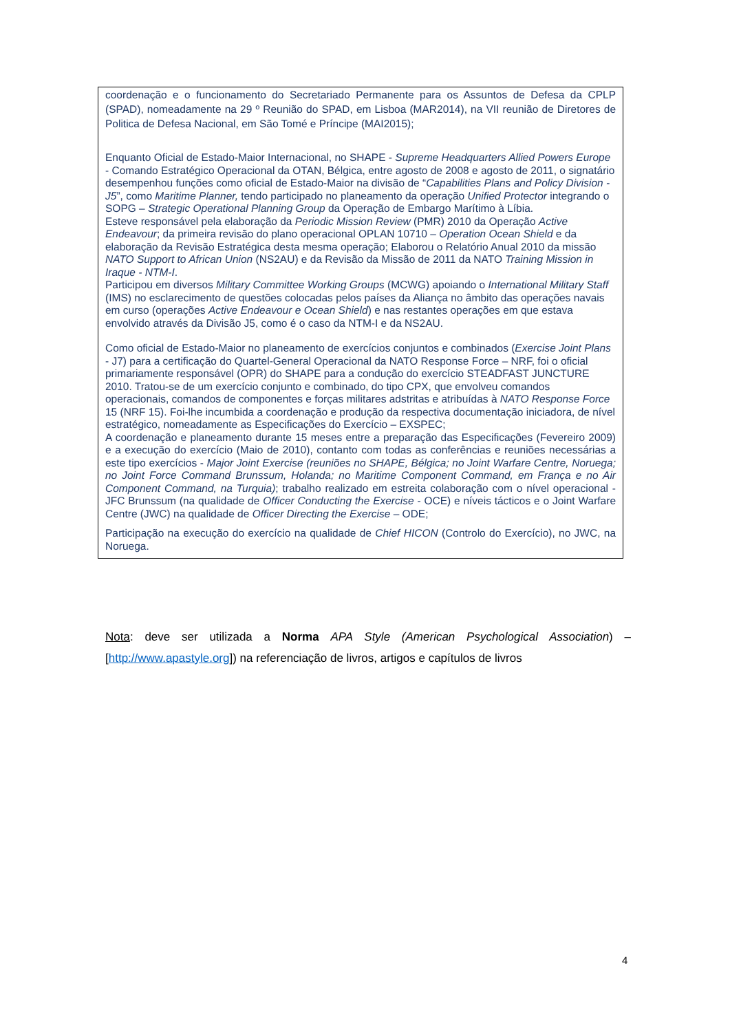| coordenação e o funcionamento do Secretariado Permanente para os Assuntos de Defesa da CPLP (SPAD), nomeadamente na 29 º Reunião do SPAD, em Lisboa (MAR2014), na VII reunião de Diretores de Politica de Defesa Nacional, em São Tomé e Príncipe (MAI2015); Enquanto Oficial de Estado-Maior Internacional, no SHAPE - Supreme Headquarters Allied Powers Europe - Comando Estratégico Operacional da OTAN, Bélgica, entre agosto de 2008 e agosto de 2011, o signatário desempenhou funções como oficial de Estado-Maior na divisão de “ Capabilities Plans and Policy Division - J5 ”, como Maritime Planner, tendo participado no planeamento da operação Unified Protector integrando o SOPG – Strategic Operational Planning Group da Operação de Embargo Marítimo à Líbia. Esteve responsável pela elaboração da Periodic Mission Review (PMR) 2010 da Operação Active Endeavour ; da primeira revisão do plano operacional OPLAN 10710 – Operation Ocean Shield e da elaboração da Revisão Estratégica desta mesma operação; Elaborou o Relatório Anual 2010 da missão NATO Support to African Union (NS2AU) e da Revisão da Missão de 2011 da NATO Training Mission in Iraque - NTM-I . Participou em diversos Military Committee Working Groups (MCWG) apoiando o International Military Staff (IMS) no esclarecimento de questões colocadas pelos países da Aliança no âmbito das operações navais em curso (operações Active Endeavour e Ocean Shield ) e nas restantes operações em que estava envolvido através da Divisão J5, como é o caso da NTM-I e da NS2AU. Como oficial de Estado-Maior no planeamento de exercícios conjuntos e combinados ( Exercise Joint Plans - J7) para a certificação do Quartel-General Operacional da NATO Response Force – NRF, foi o oficial primariamente responsável (OPR) do SHAPE para a condução do exercício STEADFAST JUNCTURE 2010. Tratou-se de um exercício conjunto e combinado, do tipo CPX, que envolveu comandos operacionais, comandos de componentes e forças militares adstritas e atribuídas à NATO Response Force 15 (NRF 15). Foi-lhe incumbida a coordenação e produção da respectiva documentação iniciadora, de nível estratégico, nomeadamente as Especificações do Exercício – EXSPEC; A coordenação e planeamento durante 15 meses entre a preparação das Especificações (Fevereiro 2009) e a execução do exercício (Maio de 2010), contanto com todas as conferências e reuniões necessárias a este tipo exercícios - Major Joint Exercise (reuniões no SHAPE, Bélgica; no Joint Warfare Centre, Noruega; no Joint Force Command Brunssum, Holanda; no Maritime Component Command, em França e no Air Component Command, na Turquia) ; trabalho realizado em estreita colaboração com o nível operacional - JFC Brunssum (na qualidade de Officer Conducting the Exercise - OCE) e níveis tácticos e o Joint Warfare Centre (JWC) na qualidade de Officer Directing the Exercise – ODE; Participação na execução do exercício na qualidade de Chief HICON (Controlo do Exercício), no JWC, na Noruega. |
Nota: deve ser utilizada a Norma APA Style (American Psychological Association) – [http://www.apastyle.org]) na referenciação de livros, artigos e capítulos de livros
4